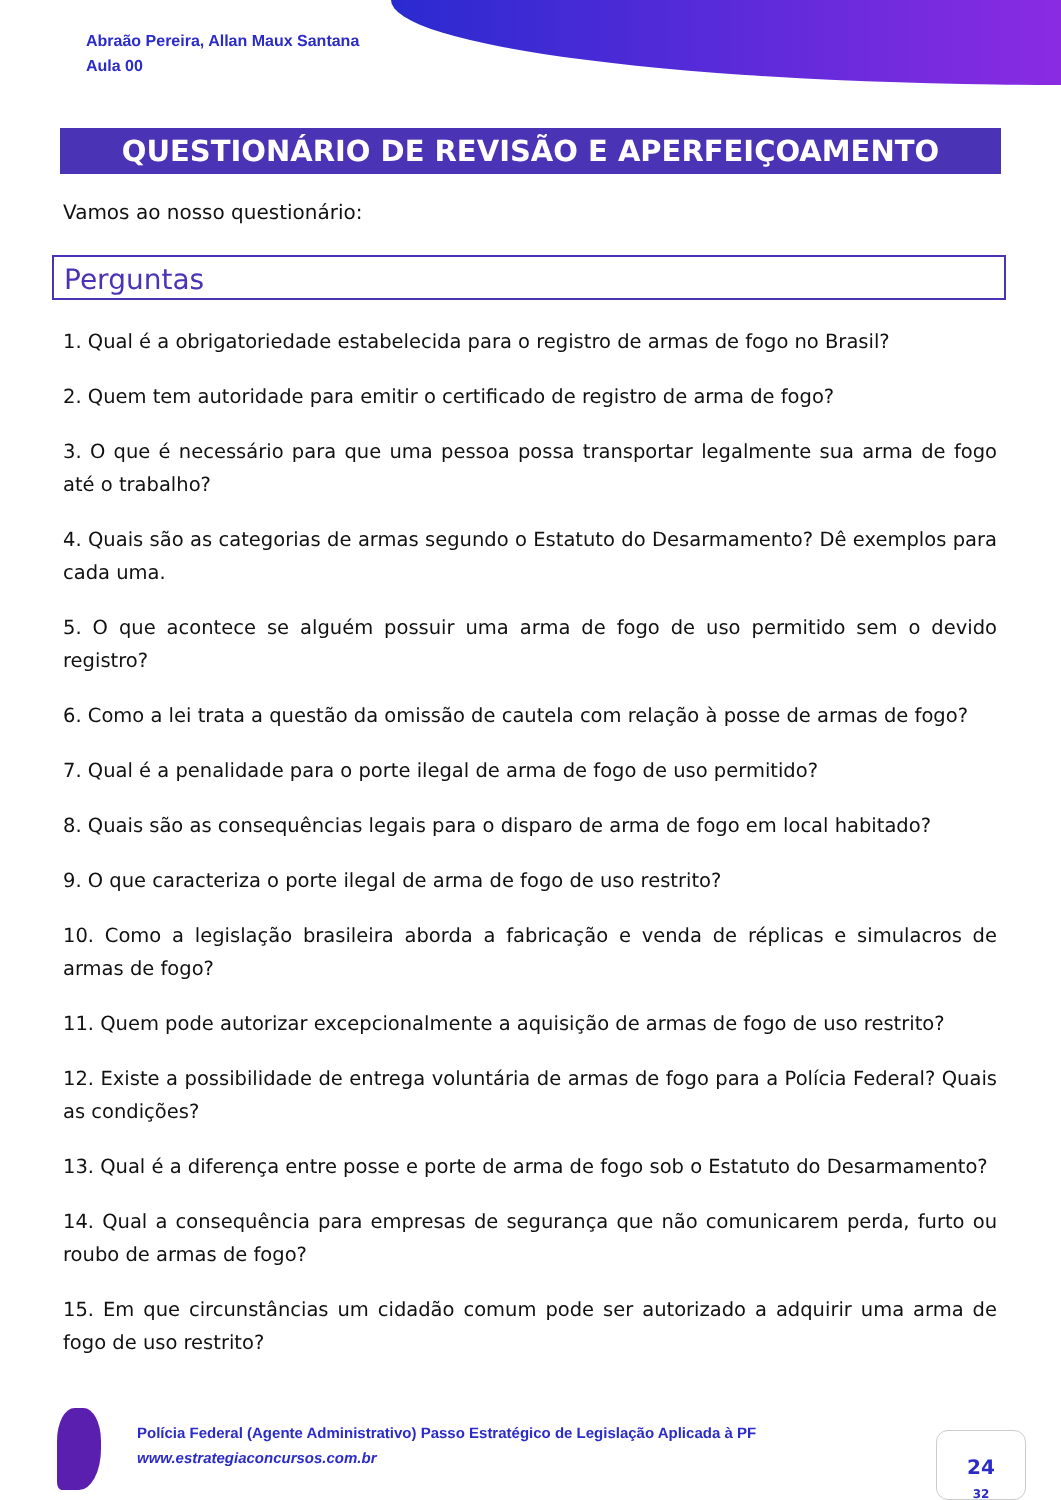Abraão Pereira, Allan Maux Santana
Aula 00
QUESTIONÁRIO DE REVISÃO E APERFEIÇOAMENTO
Vamos ao nosso questionário:
Perguntas
1. Qual é a obrigatoriedade estabelecida para o registro de armas de fogo no Brasil?
2. Quem tem autoridade para emitir o certificado de registro de arma de fogo?
3. O que é necessário para que uma pessoa possa transportar legalmente sua arma de fogo até o trabalho?
4. Quais são as categorias de armas segundo o Estatuto do Desarmamento? Dê exemplos para cada uma.
5. O que acontece se alguém possuir uma arma de fogo de uso permitido sem o devido registro?
6. Como a lei trata a questão da omissão de cautela com relação à posse de armas de fogo?
7. Qual é a penalidade para o porte ilegal de arma de fogo de uso permitido?
8. Quais são as consequências legais para o disparo de arma de fogo em local habitado?
9. O que caracteriza o porte ilegal de arma de fogo de uso restrito?
10. Como a legislação brasileira aborda a fabricação e venda de réplicas e simulacros de armas de fogo?
11. Quem pode autorizar excepcionalmente a aquisição de armas de fogo de uso restrito?
12. Existe a possibilidade de entrega voluntária de armas de fogo para a Polícia Federal? Quais as condições?
13. Qual é a diferença entre posse e porte de arma de fogo sob o Estatuto do Desarmamento?
14. Qual a consequência para empresas de segurança que não comunicarem perda, furto ou roubo de armas de fogo?
15. Em que circunstâncias um cidadão comum pode ser autorizado a adquirir uma arma de fogo de uso restrito?
Polícia Federal (Agente Administrativo) Passo Estratégico de Legislação Aplicada à PF
www.estrategiaconcursos.com.br
24
32